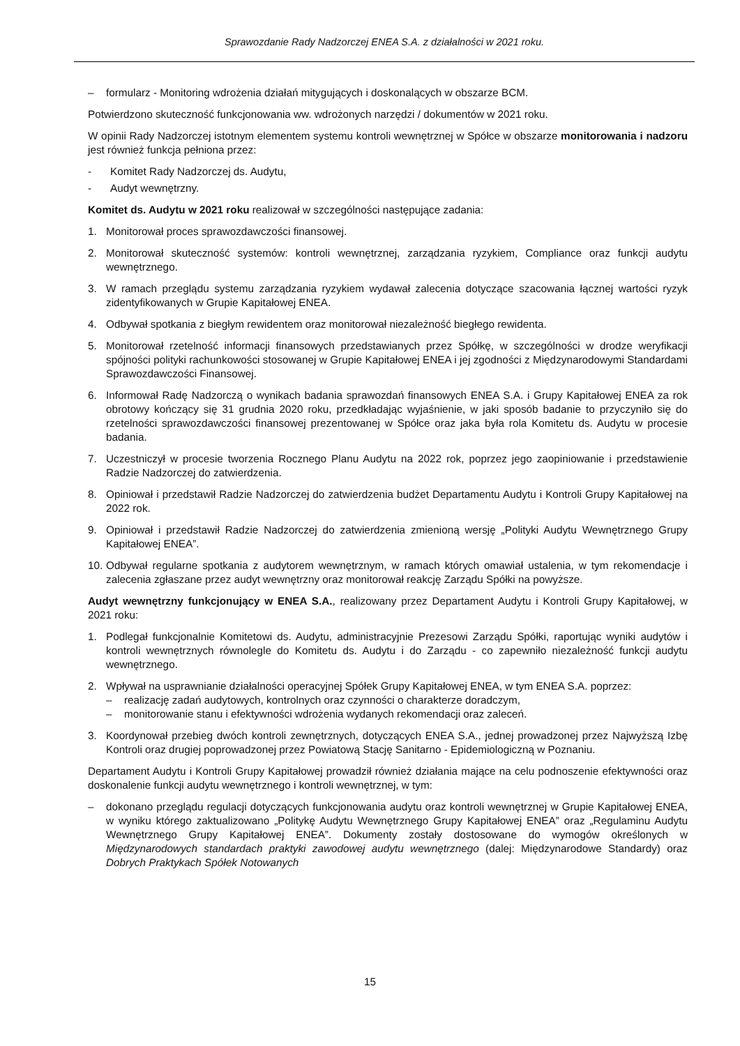Sprawozdanie Rady Nadzorczej ENEA S.A. z działalności w 2021 roku.
– formularz - Monitoring wdrożenia działań mitygujących i doskonalących w obszarze BCM.
Potwierdzono skuteczność funkcjonowania ww. wdrożonych narzędzi / dokumentów w 2021 roku.
W opinii Rady Nadzorczej istotnym elementem systemu kontroli wewnętrznej w Spółce w obszarze monitorowania i nadzoru jest również funkcja pełniona przez:
- Komitet Rady Nadzorczej ds. Audytu,
- Audyt wewnętrzny.
Komitet ds. Audytu w 2021 roku realizował w szczególności następujące zadania:
1. Monitorował proces sprawozdawczości finansowej.
2. Monitorował skuteczność systemów: kontroli wewnętrznej, zarządzania ryzykiem, Compliance oraz funkcji audytu wewnętrznego.
3. W ramach przeglądu systemu zarządzania ryzykiem wydawał zalecenia dotyczące szacowania łącznej wartości ryzyk zidentyfikowanych w Grupie Kapitałowej ENEA.
4. Odbywał spotkania z biegłym rewidentem oraz monitorował niezależność biegłego rewidenta.
5. Monitorował rzetelność informacji finansowych przedstawianych przez Spółkę, w szczególności w drodze weryfikacji spójności polityki rachunkowości stosowanej w Grupie Kapitałowej ENEA i jej zgodności z Międzynarodowymi Standardami Sprawozdawczości Finansowej.
6. Informował Radę Nadzorczą o wynikach badania sprawozdań finansowych ENEA S.A. i Grupy Kapitałowej ENEA za rok obrotowy kończący się 31 grudnia 2020 roku, przedkładając wyjaśnienie, w jaki sposób badanie to przyczyniło się do rzetelności sprawozdawczości finansowej prezentowanej w Spółce oraz jaka była rola Komitetu ds. Audytu w procesie badania.
7. Uczestniczył w procesie tworzenia Rocznego Planu Audytu na 2022 rok, poprzez jego zaopiniowanie i przedstawienie Radzie Nadzorczej do zatwierdzenia.
8. Opiniował i przedstawił Radzie Nadzorczej do zatwierdzenia budżet Departamentu Audytu i Kontroli Grupy Kapitałowej na 2022 rok.
9. Opiniował i przedstawił Radzie Nadzorczej do zatwierdzenia zmienioną wersję „Polityki Audytu Wewnętrznego Grupy Kapitałowej ENEA”.
10. Odbywał regularne spotkania z audytorem wewnętrznym, w ramach których omawiał ustalenia, w tym rekomendacje i zalecenia zgłaszane przez audyt wewnętrzny oraz monitorował reakcję Zarządu Spółki na powyższe.
Audyt wewnętrzny funkcjonujący w ENEA S.A., realizowany przez Departament Audytu i Kontroli Grupy Kapitałowej, w 2021 roku:
1. Podlegał funkcjonalnie Komitetowi ds. Audytu, administracyjnie Prezesowi Zarządu Spółki, raportując wyniki audytów i kontroli wewnętrznych równolegle do Komitetu ds. Audytu i do Zarządu - co zapewniło niezależność funkcji audytu wewnętrznego.
2. Wpływał na usprawnianie działalności operacyjnej Spółek Grupy Kapitałowej ENEA, w tym ENEA S.A. poprzez:
– realizację zadań audytowych, kontrolnych oraz czynności o charakterze doradczym,
– monitorowanie stanu i efektywności wdrożenia wydanych rekomendacji oraz zaleceń.
3. Koordynował przebieg dwóch kontroli zewnętrznych, dotyczących ENEA S.A., jednej prowadzonej przez Najwyższą Izbę Kontroli oraz drugiej poprowadzonej przez Powiatową Stację Sanitarno - Epidemiologiczną w Poznaniu.
Departament Audytu i Kontroli Grupy Kapitałowej prowadził również działania mające na celu podnoszenie efektywności oraz doskonalenie funkcji audytu wewnętrznego i kontroli wewnętrznej, w tym:
– dokonano przeglądu regulacji dotyczących funkcjonowania audytu oraz kontroli wewnętrznej w Grupie Kapitałowej ENEA, w wyniku którego zaktualizowano „Politykę Audytu Wewnętrznego Grupy Kapitałowej ENEA” oraz „Regulaminu Audytu Wewnętrznego Grupy Kapitałowej ENEA”. Dokumenty zostały dostosowane do wymogów określonych w Międzynarodowych standardach praktyki zawodowej audytu wewnętrznego (dalej: Międzynarodowe Standardy) oraz Dobrych Praktykach Spółek Notowanych
15